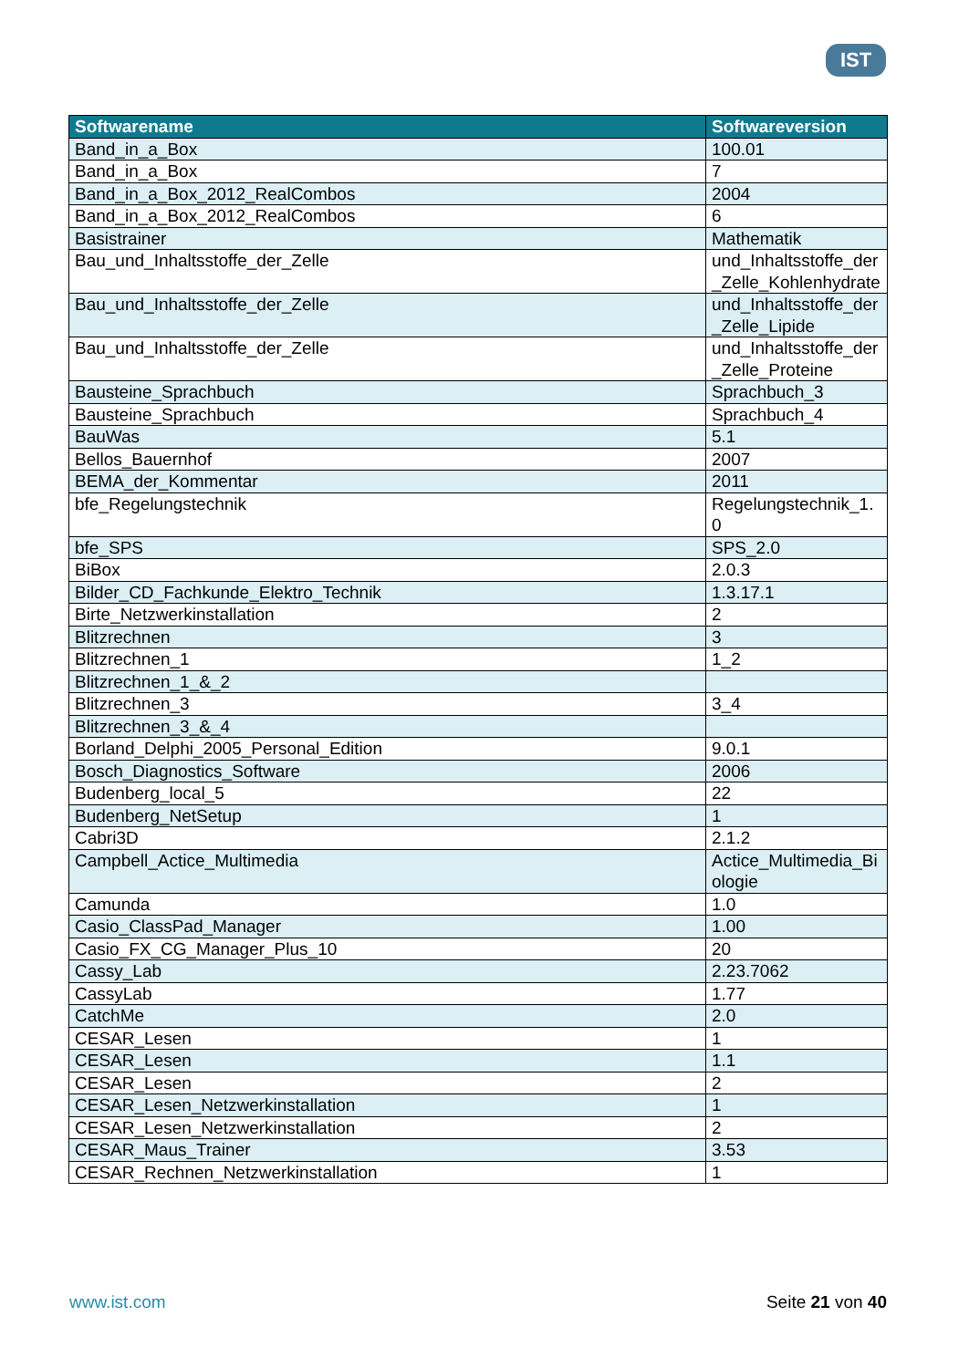IST
| Softwarename | Softwareversion |
| --- | --- |
| Band_in_a_Box | 100.01 |
| Band_in_a_Box | 7 |
| Band_in_a_Box_2012_RealCombos | 2004 |
| Band_in_a_Box_2012_RealCombos | 6 |
| Basistrainer | Mathematik |
| Bau_und_Inhaltsstoffe_der_Zelle | und_Inhaltsstoffe_der_Zelle_Kohlenhydrate |
| Bau_und_Inhaltsstoffe_der_Zelle | und_Inhaltsstoffe_der_Zelle_Lipide |
| Bau_und_Inhaltsstoffe_der_Zelle | und_Inhaltsstoffe_der_Zelle_Proteine |
| Bausteine_Sprachbuch | Sprachbuch_3 |
| Bausteine_Sprachbuch | Sprachbuch_4 |
| BauWas | 5.1 |
| Bellos_Bauernhof | 2007 |
| BEMA_der_Kommentar | 2011 |
| bfe_Regelungstechnik | Regelungstechnik_1.0 |
| bfe_SPS | SPS_2.0 |
| BiBox | 2.0.3 |
| Bilder_CD_Fachkunde_Elektro_Technik | 1.3.17.1 |
| Birte_Netzwerkinstallation | 2 |
| Blitzrechnen | 3 |
| Blitzrechnen_1 | 1_2 |
| Blitzrechnen_1_&_2 | |
| Blitzrechnen_3 | 3_4 |
| Blitzrechnen_3_&_4 | |
| Borland_Delphi_2005_Personal_Edition | 9.0.1 |
| Bosch_Diagnostics_Software | 2006 |
| Budenberg_local_5 | 22 |
| Budenberg_NetSetup | 1 |
| Cabri3D | 2.1.2 |
| Campbell_Actice_Multimedia | Actice_Multimedia_Biologie |
| Camunda | 1.0 |
| Casio_ClassPad_Manager | 1.00 |
| Casio_FX_CG_Manager_Plus_10 | 20 |
| Cassy_Lab | 2.23.7062 |
| CassyLab | 1.77 |
| CatchMe | 2.0 |
| CESAR_Lesen | 1 |
| CESAR_Lesen | 1.1 |
| CESAR_Lesen | 2 |
| CESAR_Lesen_Netzwerkinstallation | 1 |
| CESAR_Lesen_Netzwerkinstallation | 2 |
| CESAR_Maus_Trainer | 3.53 |
| CESAR_Rechnen_Netzwerkinstallation | 1 |
www.ist.com Seite 21 von 40